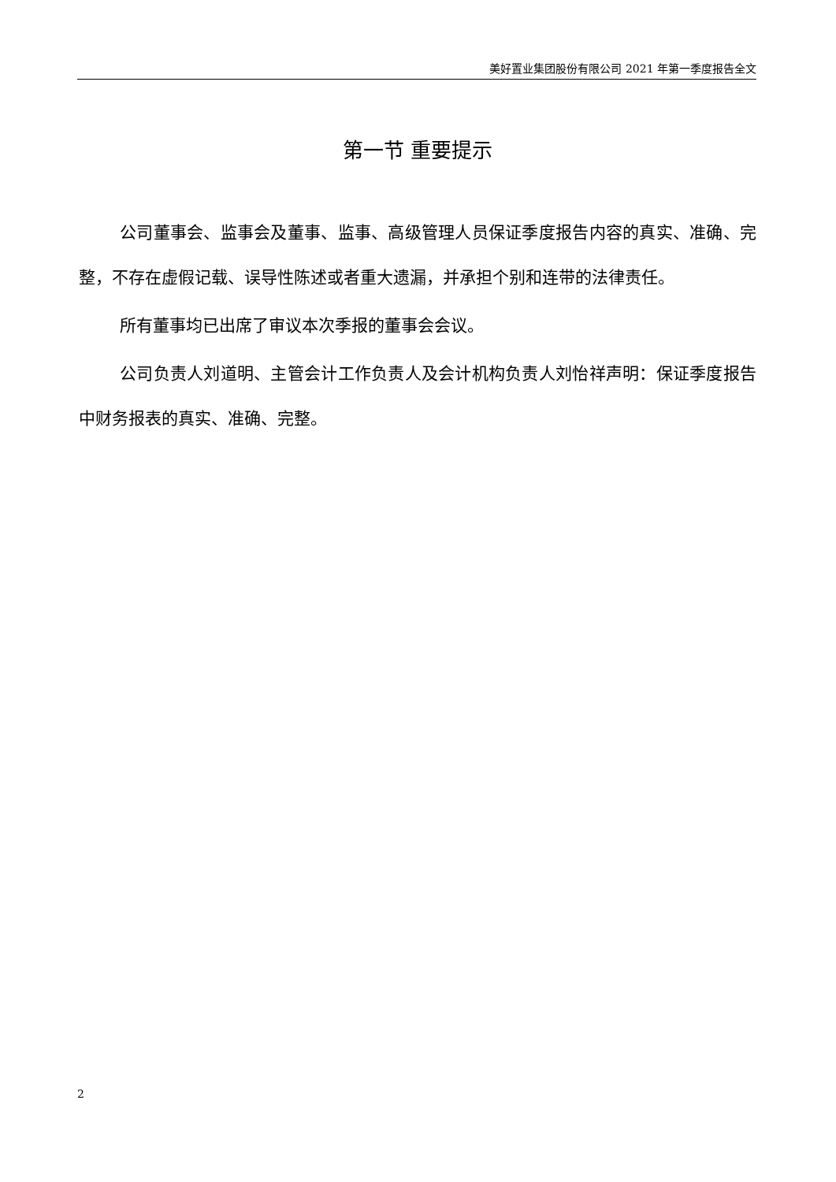美好置业集团股份有限公司 2021 年第一季度报告全文
第一节 重要提示
公司董事会、监事会及董事、监事、高级管理人员保证季度报告内容的真实、准确、完整，不存在虚假记载、误导性陈述或者重大遗漏，并承担个别和连带的法律责任。
所有董事均已出席了审议本次季报的董事会会议。
公司负责人刘道明、主管会计工作负责人及会计机构负责人刘怡祥声明：保证季度报告中财务报表的真实、准确、完整。
2